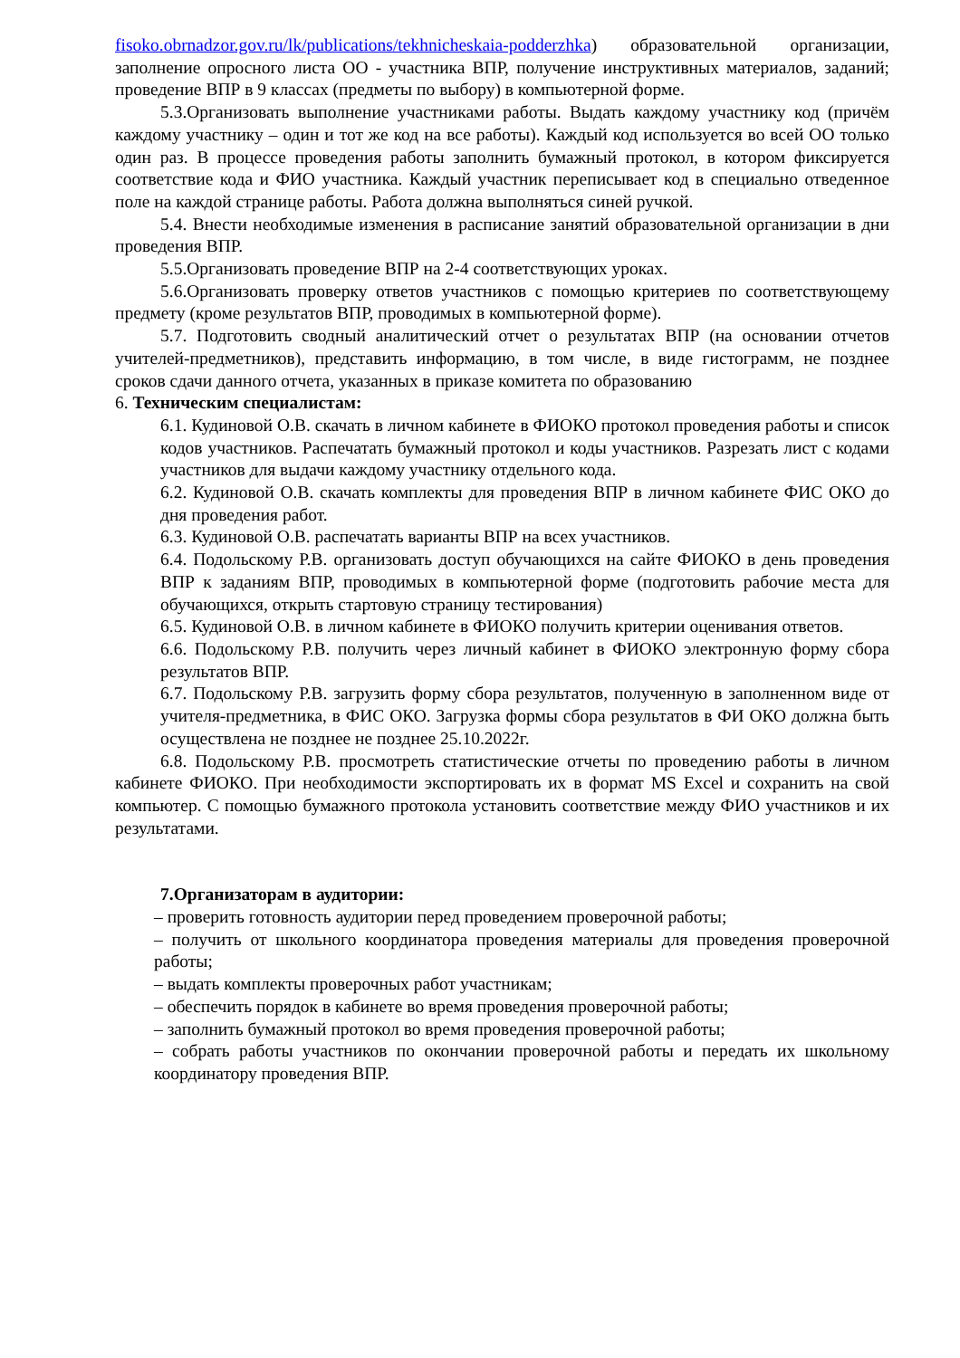fisoko.obrnadzor.gov.ru/lk/publications/tekhnicheskaia-podderzhka) образовательной организации, заполнение опросного листа ОО - участника ВПР, получение инструктивных материалов, заданий; проведение ВПР в 9 классах (предметы по выбору) в компьютерной форме.
5.3.Организовать выполнение участниками работы. Выдать каждому участнику код (причём каждому участнику – один и тот же код на все работы). Каждый код используется во всей ОО только один раз. В процессе проведения работы заполнить бумажный протокол, в котором фиксируется соответствие кода и ФИО участника. Каждый участник переписывает код в специально отведенное поле на каждой странице работы. Работа должна выполняться синей ручкой.
5.4. Внести необходимые изменения в расписание занятий образовательной организации в дни проведения ВПР.
5.5.Организовать проведение ВПР на 2-4 соответствующих уроках.
5.6.Организовать проверку ответов участников с помощью критериев по соответствующему предмету (кроме результатов ВПР, проводимых в компьютерной форме).
5.7. Подготовить сводный аналитический отчет о результатах ВПР (на основании отчетов учителей-предметников), представить информацию, в том числе, в виде гистограмм, не позднее сроков сдачи данного отчета, указанных в приказе комитета по образованию
6. Техническим специалистам:
6.1. Кудиновой О.В. скачать в личном кабинете в ФИОКО протокол проведения работы и список кодов участников. Распечатать бумажный протокол и коды участников. Разрезать лист с кодами участников для выдачи каждому участнику отдельного кода.
6.2. Кудиновой О.В. скачать комплекты для проведения ВПР в личном кабинете ФИС ОКО до дня проведения работ.
6.3. Кудиновой О.В. распечатать варианты ВПР на всех участников.
6.4. Подольскому Р.В. организовать доступ обучающихся на сайте ФИОКО в день проведения ВПР к заданиям ВПР, проводимых в компьютерной форме (подготовить рабочие места для обучающихся, открыть стартовую страницу тестирования)
6.5. Кудиновой О.В. в личном кабинете в ФИОКО получить критерии оценивания ответов.
6.6. Подольскому Р.В. получить через личный кабинет в ФИОКО электронную форму сбора результатов ВПР.
6.7. Подольскому Р.В. загрузить форму сбора результатов, полученную в заполненном виде от учителя-предметника, в ФИС ОКО. Загрузка формы сбора результатов в ФИ ОКО должна быть осуществлена не позднее не позднее 25.10.2022г.
6.8. Подольскому Р.В. просмотреть статистические отчеты по проведению работы в личном кабинете ФИОКО. При необходимости экспортировать их в формат MS Excel и сохранить на свой компьютер. С помощью бумажного протокола установить соответствие между ФИО участников и их результатами.
7.Организаторам в аудитории:
– проверить готовность аудитории перед проведением проверочной работы;
– получить от школьного координатора проведения материалы для проведения проверочной работы;
– выдать комплекты проверочных работ участникам;
– обеспечить порядок в кабинете во время проведения проверочной работы;
– заполнить бумажный протокол во время проведения проверочной работы;
– собрать работы участников по окончании проверочной работы и передать их школьному координатору проведения ВПР.